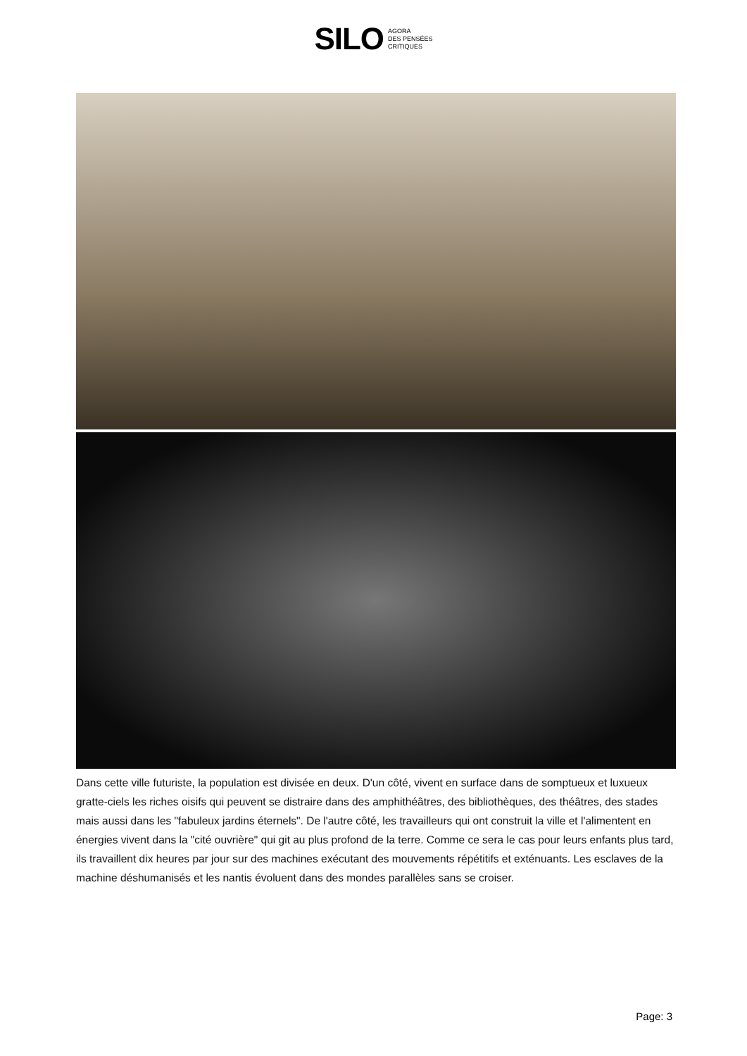SILO AGORA
DES PENSÉES
CRITIQUES
Dans cette ville futuriste, la population est divisée en deux. D'un côté, vivent en surface dans de somptueux et luxueux gratte-ciels les riches oisifs qui peuvent se distraire dans des amphithéâtres, des bibliothèques, des théâtres, des stades mais aussi dans les "fabuleux jardins éternels". De l'autre côté, les travailleurs qui ont construit la ville et l'alimentent en énergies vivent dans la "cité ouvrière" qui git au plus profond de la terre. Comme ce sera le cas pour leurs enfants plus tard, ils travaillent dix heures par jour sur des machines exécutant des mouvements répétitifs et exténuants. Les esclaves de la machine déshumanisés et les nantis évoluent dans des mondes parallèles sans se croiser.
Page: 3